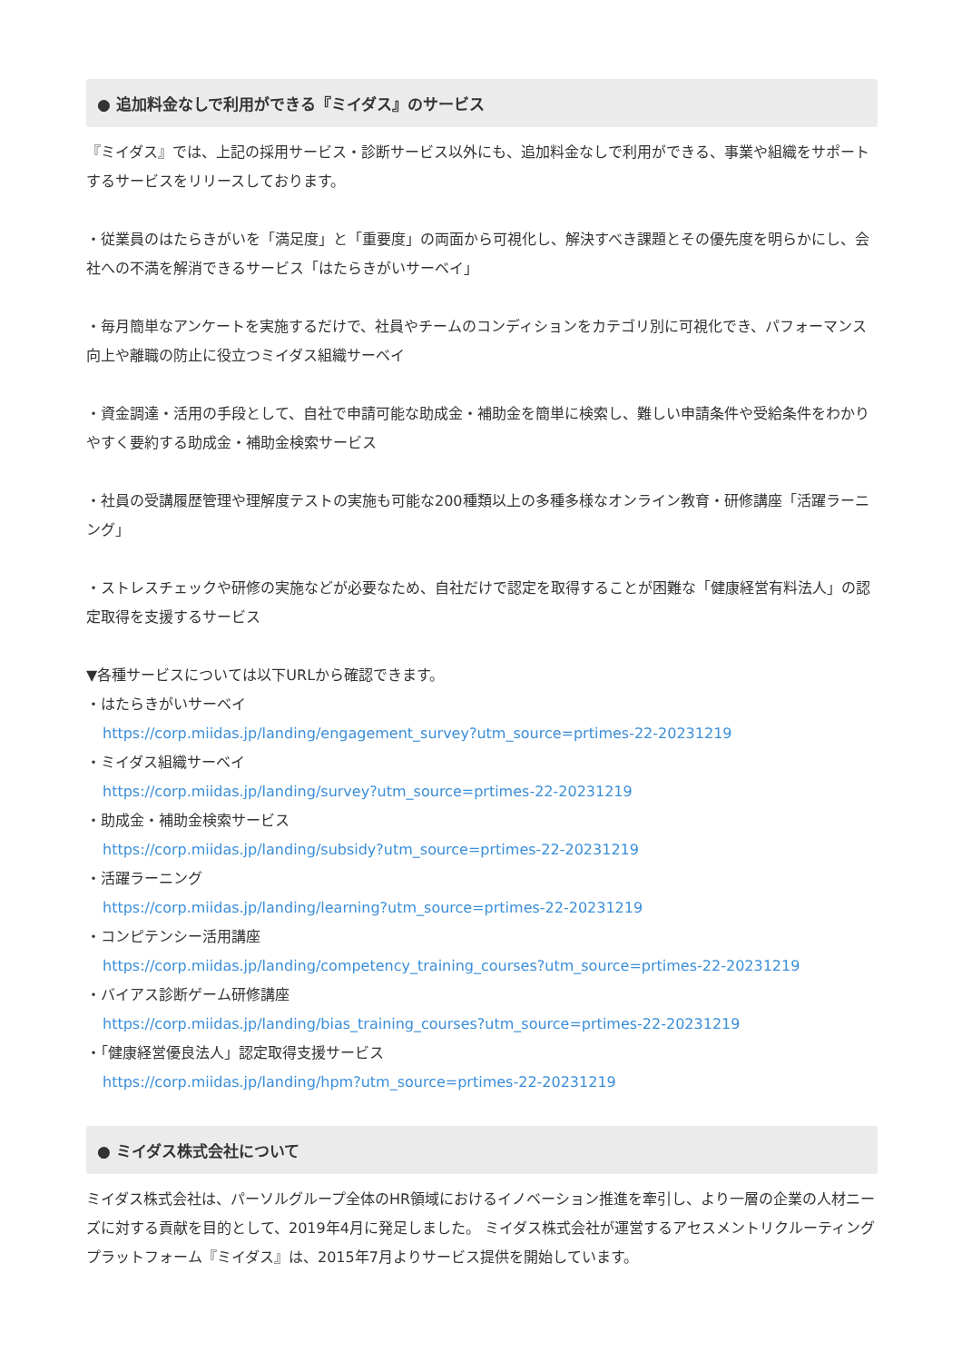● 追加料金なしで利用ができる『ミイダス』のサービス
『ミイダス』では、上記の採用サービス・診断サービス以外にも、追加料金なしで利用ができる、事業や組織をサポートするサービスをリリースしております。
・従業員のはたらきがいを「満足度」と「重要度」の両面から可視化し、解決すべき課題とその優先度を明らかにし、会社への不満を解消できるサービス「はたらきがいサーベイ」
・毎月簡単なアンケートを実施するだけで、社員やチームのコンディションをカテゴリ別に可視化でき、パフォーマンス向上や離職の防止に役立つミイダス組織サーベイ
・資金調達・活用の手段として、自社で申請可能な助成金・補助金を簡単に検索し、難しい申請条件や受給条件をわかりやすく要約する助成金・補助金検索サービス
・社員の受講履歴管理や理解度テストの実施も可能な200種類以上の多種多様なオンライン教育・研修講座「活躍ラーニング」
・ストレスチェックや研修の実施などが必要なため、自社だけで認定を取得することが困難な「健康経営有料法人」の認定取得を支援するサービス
▼各種サービスについては以下URLから確認できます。
・はたらきがいサーベイ
https://corp.miidas.jp/landing/engagement_survey?utm_source=prtimes-22-20231219
・ミイダス組織サーベイ
https://corp.miidas.jp/landing/survey?utm_source=prtimes-22-20231219
・助成金・補助金検索サービス
https://corp.miidas.jp/landing/subsidy?utm_source=prtimes-22-20231219
・活躍ラーニング
https://corp.miidas.jp/landing/learning?utm_source=prtimes-22-20231219
・コンピテンシー活用講座
https://corp.miidas.jp/landing/competency_training_courses?utm_source=prtimes-22-20231219
・バイアス診断ゲーム研修講座
https://corp.miidas.jp/landing/bias_training_courses?utm_source=prtimes-22-20231219
・「健康経営優良法人」認定取得支援サービス
https://corp.miidas.jp/landing/hpm?utm_source=prtimes-22-20231219
● ミイダス株式会社について
ミイダス株式会社は、パーソルグループ全体のHR領域におけるイノベーション推進を牽引し、より一層の企業の人材ニーズに対する貢献を目的として、2019年4月に発足しました。 ミイダス株式会社が運営するアセスメントリクルーティングプラットフォーム『ミイダス』は、2015年7月よりサービス提供を開始しています。